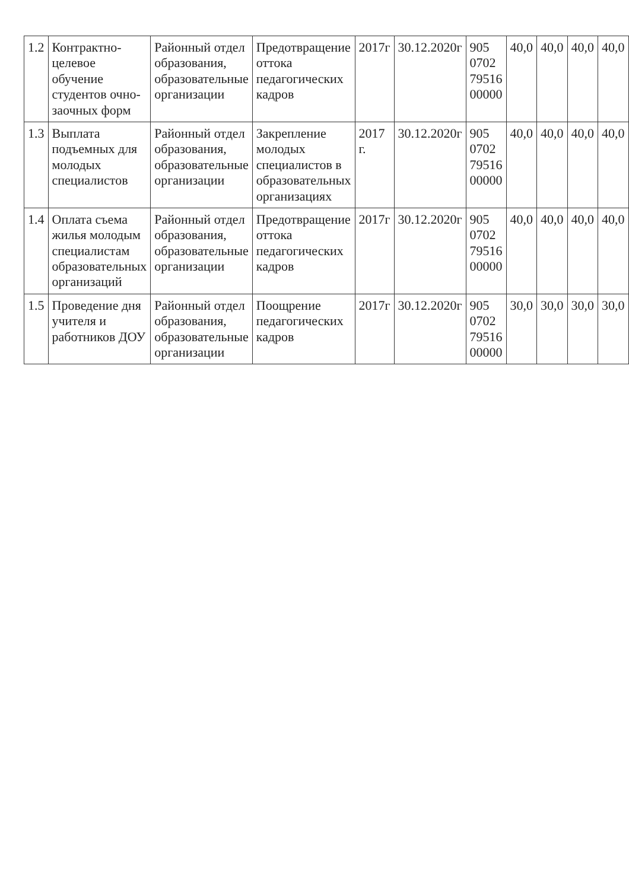| 1.2 | Контрактно-целевое обучение студентов очно-заочных форм | Районный отдел образования, образовательные организации | Предотвращение оттока педагогических кадров | 2017г | 30.12.2020г | 905 0702 79516 00000 | 40,0 | 40,0 | 40,0 | 40,0 |
| 1.3 | Выплата подъемных для молодых специалистов | Районный отдел образования, образовательные организации | Закрепление молодых специалистов в образовательных организациях | 2017 г. | 30.12.2020г | 905 0702 79516 00000 | 40,0 | 40,0 | 40,0 | 40,0 |
| 1.4 | Оплата съема жилья молодым специалистам образовательных организаций | Районный отдел образования, образовательные организации | Предотвращение оттока педагогических кадров | 2017г | 30.12.2020г | 905 0702 79516 00000 | 40,0 | 40,0 | 40,0 | 40,0 |
| 1.5 | Проведение дня учителя и работников ДОУ | Районный отдел образования, образовательные организации | Поощрение педагогических кадров | 2017г | 30.12.2020г | 905 0702 79516 00000 | 30,0 | 30,0 | 30,0 | 30,0 |